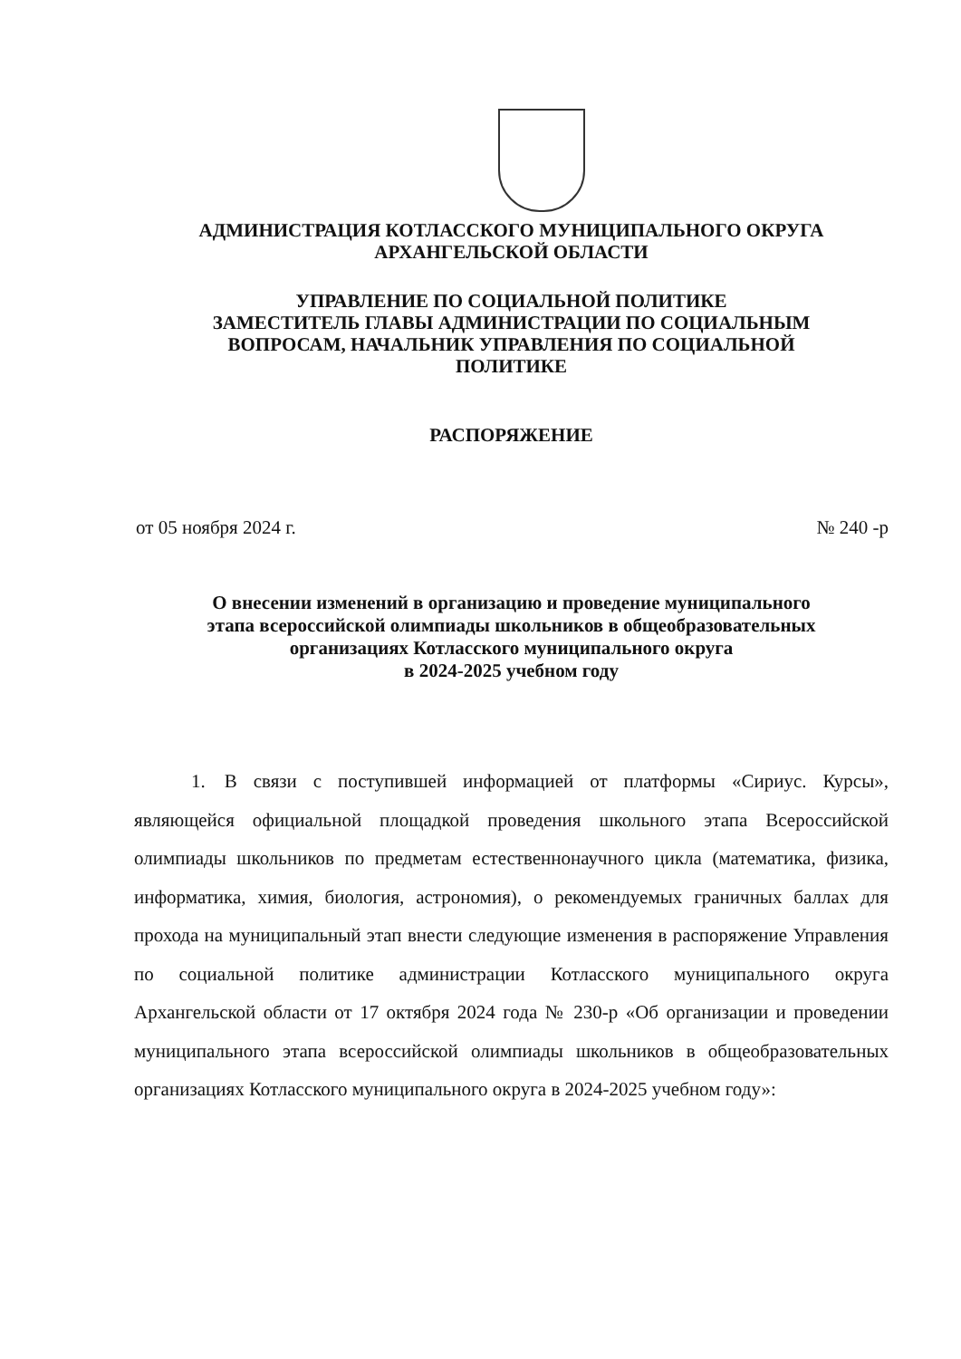АДМИНИСТРАЦИЯ КОТЛАССКОГО МУНИЦИПАЛЬНОГО ОКРУГА
АРХАНГЕЛЬСКОЙ ОБЛАСТИ
УПРАВЛЕНИЕ ПО СОЦИАЛЬНОЙ ПОЛИТИКЕ
ЗАМЕСТИТЕЛЬ ГЛАВЫ АДМИНИСТРАЦИИ ПО СОЦИАЛЬНЫМ
ВОПРОСАМ, НАЧАЛЬНИК УПРАВЛЕНИЯ ПО СОЦИАЛЬНОЙ
ПОЛИТИКЕ
РАСПОРЯЖЕНИЕ
от 05 ноября 2024 г. № 240 -р
О внесении изменений в организацию и проведение муниципального
этапа всероссийской олимпиады школьников в общеобразовательных
организациях Котласского муниципального округа
в 2024-2025 учебном году
   1. В связи с поступившей информацией от платформы «Сириус. Курсы», являющейся официальной площадкой проведения школьного этапа Всероссийской олимпиады школьников по предметам естественнонаучного цикла (математика, физика, информатика, химия, биология, астрономия), о рекомендуемых граничных баллах для прохода на муниципальный этап внести следующие изменения в распоряжение Управления по социальной политике администрации Котласского муниципального округа Архангельской области от 17 октября 2024 года № 230-р «Об организации и проведении муниципального этапа всероссийской олимпиады школьников в общеобразовательных организациях Котласского муниципального округа в 2024-2025 учебном году»: